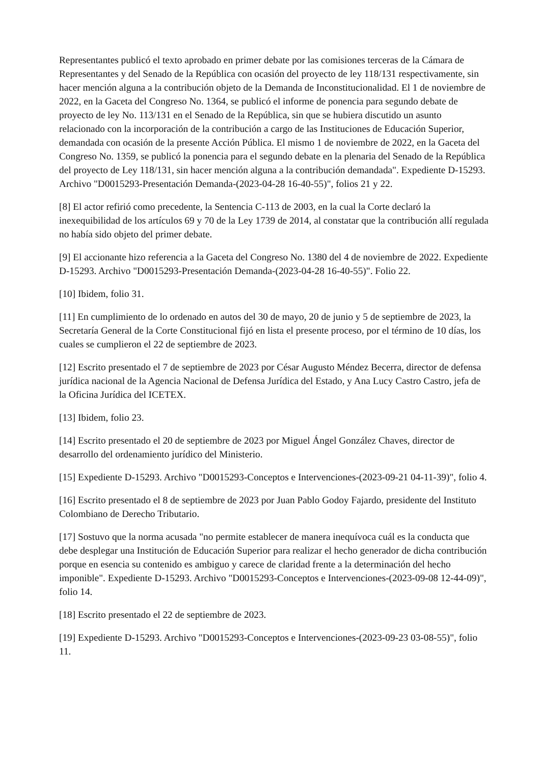Representantes publicó el texto aprobado en primer debate por las comisiones terceras de la Cámara de Representantes y del Senado de la República con ocasión del proyecto de ley 118/131 respectivamente, sin hacer mención alguna a la contribución objeto de la Demanda de Inconstitucionalidad. El 1 de noviembre de 2022, en la Gaceta del Congreso No. 1364, se publicó el informe de ponencia para segundo debate de proyecto de ley No. 113/131 en el Senado de la República, sin que se hubiera discutido un asunto relacionado con la incorporación de la contribución a cargo de las Instituciones de Educación Superior, demandada con ocasión de la presente Acción Pública. El mismo 1 de noviembre de 2022, en la Gaceta del Congreso No. 1359, se publicó la ponencia para el segundo debate en la plenaria del Senado de la República del proyecto de Ley 118/131, sin hacer mención alguna a la contribución demandada". Expediente D-15293. Archivo "D0015293-Presentación Demanda-(2023-04-28 16-40-55)", folios 21 y 22.
[8] El actor refirió como precedente, la Sentencia C-113 de 2003, en la cual la Corte declaró la inexequibilidad de los artículos 69 y 70 de la Ley 1739 de 2014, al constatar que la contribución allí regulada no había sido objeto del primer debate.
[9] El accionante hizo referencia a la Gaceta del Congreso No. 1380 del 4 de noviembre de 2022. Expediente D-15293. Archivo "D0015293-Presentación Demanda-(2023-04-28 16-40-55)". Folio 22.
[10] Ibidem, folio 31.
[11] En cumplimiento de lo ordenado en autos del 30 de mayo, 20 de junio y 5 de septiembre de 2023, la Secretaría General de la Corte Constitucional fijó en lista el presente proceso, por el término de 10 días, los cuales se cumplieron el 22 de septiembre de 2023.
[12] Escrito presentado el 7 de septiembre de 2023 por César Augusto Méndez Becerra, director de defensa jurídica nacional de la Agencia Nacional de Defensa Jurídica del Estado, y Ana Lucy Castro Castro, jefa de la Oficina Jurídica del ICETEX.
[13] Ibidem, folio 23.
[14] Escrito presentado el 20 de septiembre de 2023 por Miguel Ángel González Chaves, director de desarrollo del ordenamiento jurídico del Ministerio.
[15] Expediente D-15293. Archivo "D0015293-Conceptos e Intervenciones-(2023-09-21 04-11-39)", folio 4.
[16] Escrito presentado el 8 de septiembre de 2023 por Juan Pablo Godoy Fajardo, presidente del Instituto Colombiano de Derecho Tributario.
[17] Sostuvo que la norma acusada "no permite establecer de manera inequívoca cuál es la conducta que debe desplegar una Institución de Educación Superior para realizar el hecho generador de dicha contribución porque en esencia su contenido es ambiguo y carece de claridad frente a la determinación del hecho imponible". Expediente D-15293. Archivo "D0015293-Conceptos e Intervenciones-(2023-09-08 12-44-09)", folio 14.
[18] Escrito presentado el 22 de septiembre de 2023.
[19] Expediente D-15293. Archivo "D0015293-Conceptos e Intervenciones-(2023-09-23 03-08-55)", folio 11.